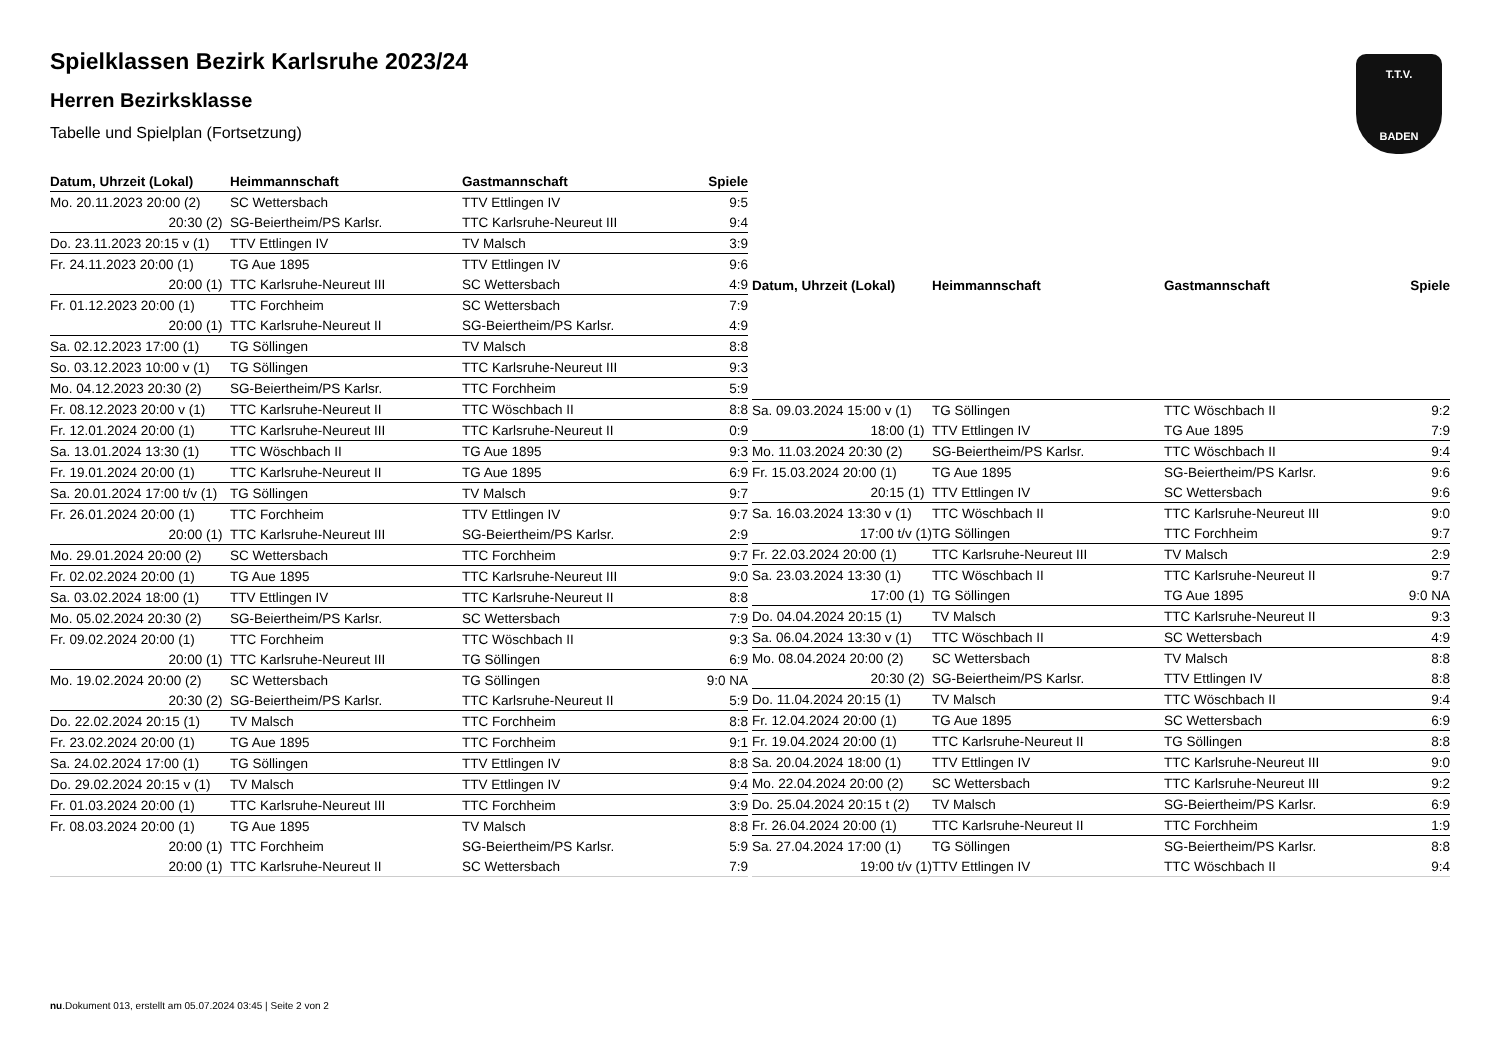T.T.V.
BADEN
Spielklassen Bezirk Karlsruhe 2023/24
Herren Bezirksklasse
Tabelle und Spielplan (Fortsetzung)
| Datum, Uhrzeit (Lokal) | Heimmannschaft | Gastmannschaft | Spiele |
| --- | --- | --- | --- |
| Mo. 20.11.2023 20:00 (2) | SC Wettersbach | TTV Ettlingen IV | 9:5 |
| 20:30 (2) | SG-Beiertheim/PS Karlsr. | TTC Karlsruhe-Neureut III | 9:4 |
| Do. 23.11.2023 20:15 v (1) | TTV Ettlingen IV | TV Malsch | 3:9 |
| Fr. 24.11.2023 20:00 (1) | TG Aue 1895 | TTV Ettlingen IV | 9:6 |
| 20:00 (1) | TTC Karlsruhe-Neureut III | SC Wettersbach | 4:9 |
| Fr. 01.12.2023 20:00 (1) | TTC Forchheim | SC Wettersbach | 7:9 |
| 20:00 (1) | TTC Karlsruhe-Neureut II | SG-Beiertheim/PS Karlsr. | 4:9 |
| Sa. 02.12.2023 17:00 (1) | TG Söllingen | TV Malsch | 8:8 |
| So. 03.12.2023 10:00 v (1) | TG Söllingen | TTC Karlsruhe-Neureut III | 9:3 |
| Mo. 04.12.2023 20:30 (2) | SG-Beiertheim/PS Karlsr. | TTC Forchheim | 5:9 |
| Fr. 08.12.2023 20:00 v (1) | TTC Karlsruhe-Neureut II | TTC Wöschbach II | 8:8 |
| Fr. 12.01.2024 20:00 (1) | TTC Karlsruhe-Neureut III | TTC Karlsruhe-Neureut II | 0:9 |
| Sa. 13.01.2024 13:30 (1) | TTC Wöschbach II | TG Aue 1895 | 9:3 |
| Fr. 19.01.2024 20:00 (1) | TTC Karlsruhe-Neureut II | TG Aue 1895 | 6:9 |
| Sa. 20.01.2024 17:00 t/v (1) | TG Söllingen | TV Malsch | 9:7 |
| Fr. 26.01.2024 20:00 (1) | TTC Forchheim | TTV Ettlingen IV | 9:7 |
| 20:00 (1) | TTC Karlsruhe-Neureut III | SG-Beiertheim/PS Karlsr. | 2:9 |
| Mo. 29.01.2024 20:00 (2) | SC Wettersbach | TTC Forchheim | 9:7 |
| Fr. 02.02.2024 20:00 (1) | TG Aue 1895 | TTC Karlsruhe-Neureut III | 9:0 |
| Sa. 03.02.2024 18:00 (1) | TTV Ettlingen IV | TTC Karlsruhe-Neureut II | 8:8 |
| Mo. 05.02.2024 20:30 (2) | SG-Beiertheim/PS Karlsr. | SC Wettersbach | 7:9 |
| Fr. 09.02.2024 20:00 (1) | TTC Forchheim | TTC Wöschbach II | 9:3 |
| 20:00 (1) | TTC Karlsruhe-Neureut III | TG Söllingen | 6:9 |
| Mo. 19.02.2024 20:00 (2) | SC Wettersbach | TG Söllingen | 9:0 NA |
| 20:30 (2) | SG-Beiertheim/PS Karlsr. | TTC Karlsruhe-Neureut II | 5:9 |
| Do. 22.02.2024 20:15 (1) | TV Malsch | TTC Forchheim | 8:8 |
| Fr. 23.02.2024 20:00 (1) | TG Aue 1895 | TTC Forchheim | 9:1 |
| Sa. 24.02.2024 17:00 (1) | TG Söllingen | TTV Ettlingen IV | 8:8 |
| Do. 29.02.2024 20:15 v (1) | TV Malsch | TTV Ettlingen IV | 9:4 |
| Fr. 01.03.2024 20:00 (1) | TTC Karlsruhe-Neureut III | TTC Forchheim | 3:9 |
| Fr. 08.03.2024 20:00 (1) | TG Aue 1895 | TV Malsch | 8:8 |
| 20:00 (1) | TTC Forchheim | SG-Beiertheim/PS Karlsr. | 5:9 |
| 20:00 (1) | TTC Karlsruhe-Neureut II | SC Wettersbach | 7:9 |
| Datum, Uhrzeit (Lokal) | Heimmannschaft | Gastmannschaft | Spiele |
| --- | --- | --- | --- |
| Sa. 09.03.2024 15:00 v (1) | TG Söllingen | TTC Wöschbach II | 9:2 |
| 18:00 (1) | TTV Ettlingen IV | TG Aue 1895 | 7:9 |
| Mo. 11.03.2024 20:30 (2) | SG-Beiertheim/PS Karlsr. | TTC Wöschbach II | 9:4 |
| Fr. 15.03.2024 20:00 (1) | TG Aue 1895 | SG-Beiertheim/PS Karlsr. | 9:6 |
| 20:15 (1) | TTV Ettlingen IV | SC Wettersbach | 9:6 |
| Sa. 16.03.2024 13:30 v (1) | TTC Wöschbach II | TTC Karlsruhe-Neureut III | 9:0 |
| 17:00 t/v (1) | TG Söllingen | TTC Forchheim | 9:7 |
| Fr. 22.03.2024 20:00 (1) | TTC Karlsruhe-Neureut III | TV Malsch | 2:9 |
| Sa. 23.03.2024 13:30 (1) | TTC Wöschbach II | TTC Karlsruhe-Neureut II | 9:7 |
| 17:00 (1) | TG Söllingen | TG Aue 1895 | 9:0 NA |
| Do. 04.04.2024 20:15 (1) | TV Malsch | TTC Karlsruhe-Neureut II | 9:3 |
| Sa. 06.04.2024 13:30 v (1) | TTC Wöschbach II | SC Wettersbach | 4:9 |
| Mo. 08.04.2024 20:00 (2) | SC Wettersbach | TV Malsch | 8:8 |
| 20:30 (2) | SG-Beiertheim/PS Karlsr. | TTV Ettlingen IV | 8:8 |
| Do. 11.04.2024 20:15 (1) | TV Malsch | TTC Wöschbach II | 9:4 |
| Fr. 12.04.2024 20:00 (1) | TG Aue 1895 | SC Wettersbach | 6:9 |
| Fr. 19.04.2024 20:00 (1) | TTC Karlsruhe-Neureut II | TG Söllingen | 8:8 |
| Sa. 20.04.2024 18:00 (1) | TTV Ettlingen IV | TTC Karlsruhe-Neureut III | 9:0 |
| Mo. 22.04.2024 20:00 (2) | SC Wettersbach | TTC Karlsruhe-Neureut III | 9:2 |
| Do. 25.04.2024 20:15 t (2) | TV Malsch | SG-Beiertheim/PS Karlsr. | 6:9 |
| Fr. 26.04.2024 20:00 (1) | TTC Karlsruhe-Neureut II | TTC Forchheim | 1:9 |
| Sa. 27.04.2024 17:00 (1) | TG Söllingen | SG-Beiertheim/PS Karlsr. | 8:8 |
| 19:00 t/v (1) | TTV Ettlingen IV | TTC Wöschbach II | 9:4 |
nu.Dokument 013, erstellt am 05.07.2024 03:45 | Seite 2 von 2